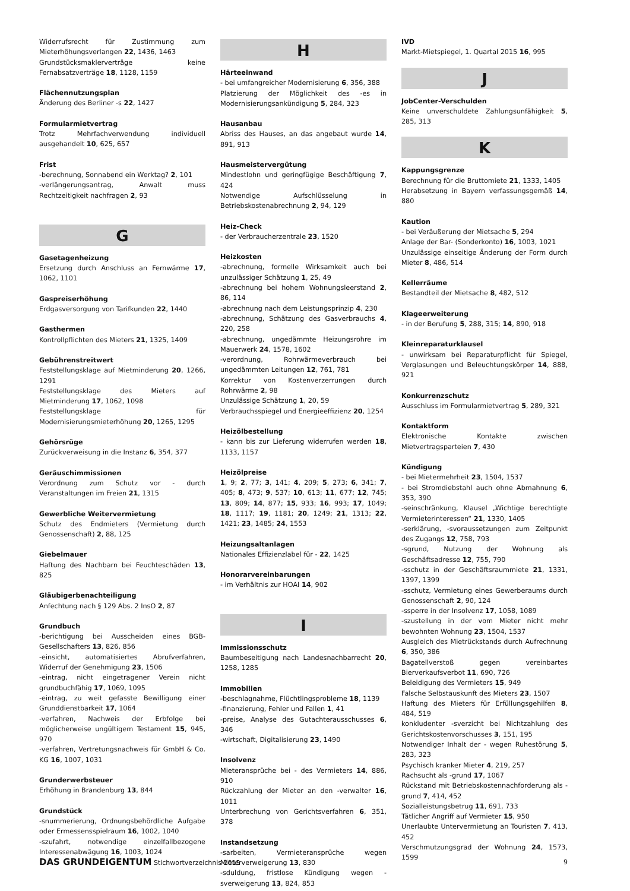Widerrufsrecht für Zustimmung zum Mieterhöhungsverlangen 22, 1436, 1463
Grundstücksmaklerverträge keine Fernabsatzverträge 18, 1128, 1159
Flächennutzungsplan
Änderung des Berliner -s 22, 1427
Formularmietvertrag
Trotz Mehrfachverwendung individuell ausgehandelt 10, 625, 657
Frist
-berechnung, Sonnabend ein Werktag? 2, 101
-verlängerungsantrag, Anwalt muss Rechtzeitigkeit nachfragen 2, 93
G
Gasetagenheizung
Ersetzung durch Anschluss an Fernwärme 17, 1062, 1101
Gaspreiserhöhung
Erdgasversorgung von Tarifkunden 22, 1440
Gasthermen
Kontrollpflichten des Mieters 21, 1325, 1409
Gebührenstreitwert
Feststellungsklage auf Mietminderung 20, 1266, 1291
Feststellungsklage des Mieters auf Mietminderung 17, 1062, 1098
Feststellungsklage für Modernisierungsmieterhöhung 20, 1265, 1295
Gehörsrüge
Zurückverweisung in die Instanz 6, 354, 377
Geräuschimmissionen
Verordnung zum Schutz vor - durch Veranstaltungen im Freien 21, 1315
Gewerbliche Weitervermietung
Schutz des Endmieters (Vermietung durch Genossenschaft) 2, 88, 125
Giebelmauer
Haftung des Nachbarn bei Feuchteschäden 13, 825
Gläubigerbenachteiligung
Anfechtung nach § 129 Abs. 2 InsO 2, 87
Grundbuch
-berichtigung bei Ausscheiden eines BGB-Gesellschafters 13, 826, 856
-einsicht, automatisiertes Abrufverfahren, Widerruf der Genehmigung 23, 1506
-eintrag, nicht eingetragener Verein nicht grundbuchfähig 17, 1069, 1095
-eintrag, zu weit gefasste Bewilligung einer Grunddienstbarkeit 17, 1064
-verfahren, Nachweis der Erbfolge bei möglicherweise ungültigem Testament 15, 945, 970
-verfahren, Vertretungsnachweis für GmbH & Co. KG 16, 1007, 1031
Grunderwerbsteuer
Erhöhung in Brandenburg 13, 844
Grundstück
-snummerierung, Ordnungsbehördliche Aufgabe oder Ermessensspielraum 16, 1002, 1040
-szufahrt, notwendige einzelfallbezogene Interessenabwägung 16, 1003, 1024
H
Härteeinwand
- bei umfangreicher Modernisierung 6, 356, 388
Platzierung der Möglichkeit des -es in Modernisierungsankündigung 5, 284, 323
Hausanbau
Abriss des Hauses, an das angebaut wurde 14, 891, 913
Hausmeistervergütung
Mindestlohn und geringfügige Beschäftigung 7, 424
Notwendige Aufschlüsselung in Betriebskostenabrechnung 2, 94, 129
Heiz-Check
- der Verbraucherzentrale 23, 1520
Heizkosten
-abrechnung, formelle Wirksamkeit auch bei unzulässiger Schätzung 1, 25, 49
-abrechnung bei hohem Wohnungsleerstand 2, 86, 114
-abrechnung nach dem Leistungsprinzip 4, 230
-abrechnung, Schätzung des Gasverbrauchs 4, 220, 258
-abrechnung, ungedämmte Heizungsrohre im Mauerwerk 24, 1578, 1602
-verordnung, Rohrwärmeverbrauch bei ungedämmten Leitungen 12, 761, 781
Korrektur von Kostenverzerrungen durch Rohrwärme 2, 98
Unzulässige Schätzung 1, 20, 59
Verbrauchsspiegel und Energieeffizienz 20, 1254
Heizölbestellung
- kann bis zur Lieferung widerrufen werden 18, 1133, 1157
Heizölpreise
1, 9; 2, 77; 3, 141; 4, 209; 5, 273; 6, 341; 7, 405; 8, 473; 9, 537; 10, 613; 11, 677; 12, 745; 13, 809; 14, 877; 15, 933; 16, 993; 17, 1049; 18, 1117; 19, 1181; 20, 1249; 21, 1313; 22, 1421; 23, 1485; 24, 1553
Heizungsaltanlagen
Nationales Effizienzlabel für - 22, 1425
Honorarvereinbarungen
- im Verhältnis zur HOAI 14, 902
I
Immissionsschutz
Baumbeseitigung nach Landesnachbarrecht 20, 1258, 1285
Immobilien
-beschlagnahme, Flüchtlingsprobleme 18, 1139
-finanzierung, Fehler und Fallen 1, 41
-preise, Analyse des Gutachterausschusses 6, 346
-wirtschaft, Digitalisierung 23, 1490
Insolvenz
Mieteransprüche bei - des Vermieters 14, 886, 910
Rückzahlung der Mieter an den -verwalter 16, 1011
Unterbrechung von Gerichtsverfahren 6, 351, 378
Instandsetzung
-sarbeiten, Vermieteransprüche wegen Mieterverweigerung 13, 830
-sduldung, fristlose Kündigung wegen -sverweigerung 13, 824, 853
IVD
Markt-Mietspiegel, 1. Quartal 2015 16, 995
J
JobCenter-Verschulden
Keine unverschuldete Zahlungsunfähigkeit 5, 285, 313
K
Kappungsgrenze
Berechnung für die Bruttomiete 21, 1333, 1405
Herabsetzung in Bayern verfassungsgemäß 14, 880
Kaution
- bei Veräußerung der Mietsache 5, 294
Anlage der Bar- (Sonderkonto) 16, 1003, 1021
Unzulässige einseitige Änderung der Form durch Mieter 8, 486, 514
Kellerräume
Bestandteil der Mietsache 8, 482, 512
Klageerweiterung
- in der Berufung 5, 288, 315; 14, 890, 918
Kleinreparaturklausel
- unwirksam bei Reparaturpflicht für Spiegel, Verglasungen und Beleuchtungskörper 14, 888, 921
Konkurrenzschutz
Ausschluss im Formularmietvertrag 5, 289, 321
Kontaktform
Elektronische Kontakte zwischen Mietvertragsparteien 7, 430
Kündigung
- bei Mietermehrheit 23, 1504, 1537
- bei Stromdiebstahl auch ohne Abmahnung 6, 353, 390
-seinschränkung, Klausel „Wichtige berechtigte Vermieterinteressen“ 21, 1330, 1405
-serklärung, -svoraussetzungen zum Zeitpunkt des Zugangs 12, 758, 793
-sgrund, Nutzung der Wohnung als Geschäftsadresse 12, 755, 790
-sschutz in der Geschäftsraummiete 21, 1331, 1397, 1399
-sschutz, Vermietung eines Gewerberaums durch Genossenschaft 2, 90, 124
-ssperre in der Insolvenz 17, 1058, 1089
-szustellung in der vom Mieter nicht mehr bewohnten Wohnung 23, 1504, 1537
Ausgleich des Mietrückstands durch Aufrechnung 6, 350, 386
Bagatellverstoß gegen vereinbartes Bierverkaufsverbot 11, 690, 726
Beleidigung des Vermieters 15, 949
Falsche Selbstauskunft des Mieters 23, 1507
Haftung des Mieters für Erfüllungsgehilfen 8, 484, 519
konkludenter -sverzicht bei Nichtzahlung des Gerichtskostenvorschusses 3, 151, 195
Notwendiger Inhalt der - wegen Ruhestörung 5, 283, 323
Psychisch kranker Mieter 4, 219, 257
Rachsucht als -grund 17, 1067
Rückstand mit Betriebskostennachforderung als -grund 7, 414, 452
Sozialleistungsbetrug 11, 691, 733
Tätlicher Angriff auf Vermieter 15, 950
Unerlaubte Untervermietung an Touristen 7, 413, 452
Verschmutzungsgrad der Wohnung 24, 1573, 1599
DAS GRUNDEIGENTUM Stichwortverzeichnis 2015
9